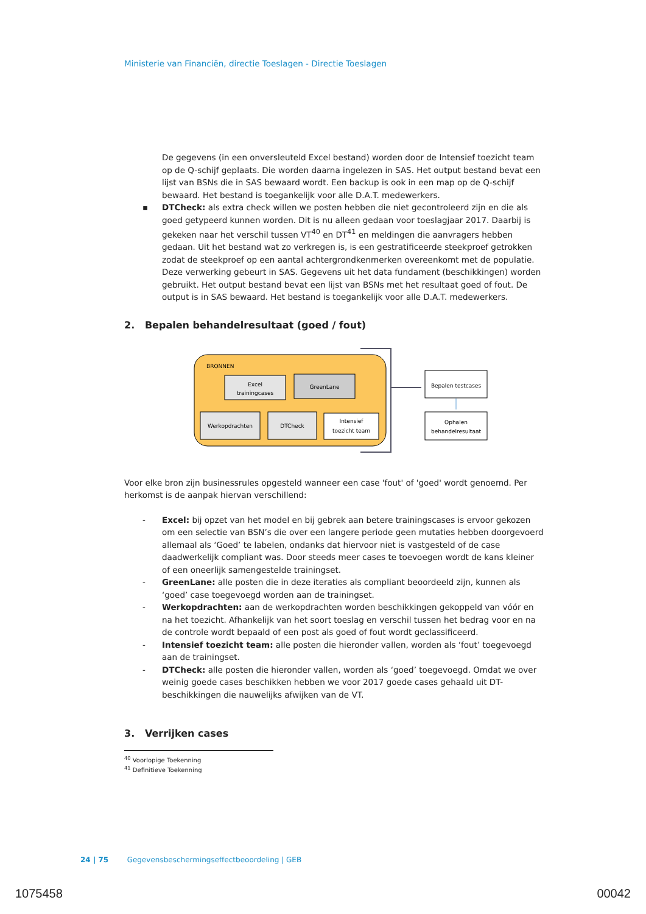Ministerie van Financiën, directie Toeslagen - Directie Toeslagen
De gegevens (in een onversleuteld Excel bestand) worden door de Intensief toezicht team op de Q-schijf geplaats. Die worden daarna ingelezen in SAS. Het output bestand bevat een lijst van BSNs die in SAS bewaard wordt. Een backup is ook in een map op de Q-schijf bewaard. Het bestand is toegankelijk voor alle D.A.T. medewerkers.
▪ DTCheck: als extra check willen we posten hebben die niet gecontroleerd zijn en die als goed getypeerd kunnen worden. Dit is nu alleen gedaan voor toeslagjaar 2017. Daarbij is gekeken naar het verschil tussen VT<sup>40</sup> en DT<sup>41</sup> en meldingen die aanvragers hebben gedaan. Uit het bestand wat zo verkregen is, is een gestratificeerde steekproef getrokken zodat de steekproef op een aantal achtergrondkenmerken overeenkomt met de populatie. Deze verwerking gebeurt in SAS. Gegevens uit het data fundament (beschikkingen) worden gebruikt. Het output bestand bevat een lijst van BSNs met het resultaat goed of fout. De output is in SAS bewaard. Het bestand is toegankelijk voor alle D.A.T. medewerkers.
2. Bepalen behandelresultaat (goed / fout)
BRONNEN
Excel
trainingcases
GreenLane
Werkopdrachten
DTCheck
Intensief
toezicht team
Bepalen testcases
Ophalen
behandelresultaat
Voor elke bron zijn businessrules opgesteld wanneer een case 'fout' of 'goed' wordt genoemd. Per herkomst is de aanpak hiervan verschillend:
- Excel: bij opzet van het model en bij gebrek aan betere trainingscases is ervoor gekozen om een selectie van BSN’s die over een langere periode geen mutaties hebben doorgevoerd allemaal als ‘Goed’ te labelen, ondanks dat hiervoor niet is vastgesteld of de case daadwerkelijk compliant was. Door steeds meer cases te toevoegen wordt de kans kleiner of een oneerlijk samengestelde trainingset.
- GreenLane: alle posten die in deze iteraties als compliant beoordeeld zijn, kunnen als ‘goed’ case toegevoegd worden aan de trainingset.
- Werkopdrachten: aan de werkopdrachten worden beschikkingen gekoppeld van vóór en na het toezicht. Afhankelijk van het soort toeslag en verschil tussen het bedrag voor en na de controle wordt bepaald of een post als goed of fout wordt geclassificeerd.
- Intensief toezicht team: alle posten die hieronder vallen, worden als ‘fout’ toegevoegd aan de trainingset.
- DTCheck: alle posten die hieronder vallen, worden als ‘goed’ toegevoegd. Omdat we over weinig goede cases beschikken hebben we voor 2017 goede cases gehaald uit DT-beschikkingen die nauwelijks afwijken van de VT.
3. Verrijken cases
<sup>40</sup> Voorlopige Toekenning
<sup>41</sup> Definitieve Toekenning
24 | 75 Gegevensbeschermingseffectbeoordeling | GEB
1075458 00042